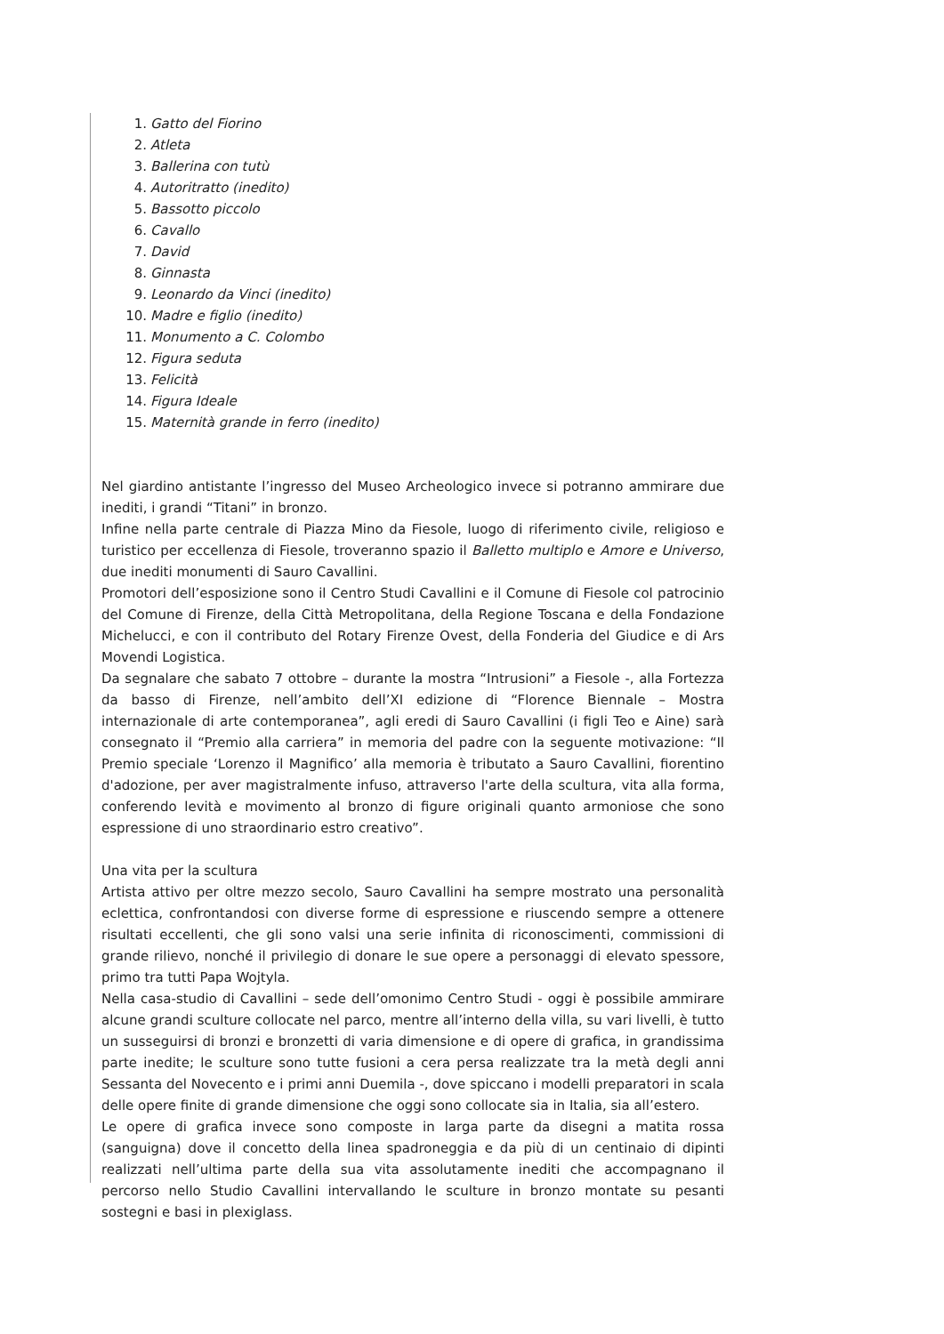1. Gatto del Fiorino
2. Atleta
3. Ballerina con tutù
4. Autoritratto (inedito)
5. Bassotto piccolo
6. Cavallo
7. David
8. Ginnasta
9. Leonardo da Vinci (inedito)
10. Madre e figlio (inedito)
11. Monumento a C. Colombo
12. Figura seduta
13. Felicità
14. Figura Ideale
15. Maternità grande in ferro (inedito)
Nel giardino antistante l’ingresso del Museo Archeologico invece si potranno ammirare due inediti, i grandi “Titani” in bronzo.
Infine nella parte centrale di Piazza Mino da Fiesole, luogo di riferimento civile, religioso e turistico per eccellenza di Fiesole, troveranno spazio il Balletto multiplo e Amore e Universo, due inediti monumenti di Sauro Cavallini.
Promotori dell’esposizione sono il Centro Studi Cavallini e il Comune di Fiesole col patrocinio del Comune di Firenze, della Città Metropolitana, della Regione Toscana e della Fondazione Michelucci, e con il contributo del Rotary Firenze Ovest, della Fonderia del Giudice e di Ars Movendi Logistica.
Da segnalare che sabato 7 ottobre – durante la mostra “Intrusioni” a Fiesole -, alla Fortezza da basso di Firenze, nell’ambito dell’XI edizione di “Florence Biennale – Mostra internazionale di arte contemporanea”, agli eredi di Sauro Cavallini (i figli Teo e Aine) sarà consegnato il “Premio alla carriera” in memoria del padre con la seguente motivazione: “Il Premio speciale ‘Lorenzo il Magnifico’ alla memoria è tributato a Sauro Cavallini, fiorentino d'adozione, per aver magistralmente infuso, attraverso l'arte della scultura, vita alla forma, conferendo levità e movimento al bronzo di figure originali quanto armoniose che sono espressione di uno straordinario estro creativo”.
Una vita per la scultura
Artista attivo per oltre mezzo secolo, Sauro Cavallini ha sempre mostrato una personalità eclettica, confrontandosi con diverse forme di espressione e riuscendo sempre a ottenere risultati eccellenti, che gli sono valsi una serie infinita di riconoscimenti, commissioni di grande rilievo, nonché il privilegio di donare le sue opere a personaggi di elevato spessore, primo tra tutti Papa Wojtyla.
Nella casa-studio di Cavallini – sede dell’omonimo Centro Studi - oggi è possibile ammirare alcune grandi sculture collocate nel parco, mentre all’interno della villa, su vari livelli, è tutto un susseguirsi di bronzi e bronzetti di varia dimensione e di opere di grafica, in grandissima parte inedite; le sculture sono tutte fusioni a cera persa realizzate tra la metà degli anni Sessanta del Novecento e i primi anni Duemila -, dove spiccano i modelli preparatori in scala delle opere finite di grande dimensione che oggi sono collocate sia in Italia, sia all’estero.
Le opere di grafica invece sono composte in larga parte da disegni a matita rossa (sanguigna) dove il concetto della linea spadroneggia e da più di un centinaio di dipinti realizzati nell’ultima parte della sua vita assolutamente inediti che accompagnano il percorso nello Studio Cavallini intervallando le sculture in bronzo montate su pesanti sostegni e basi in plexiglass.